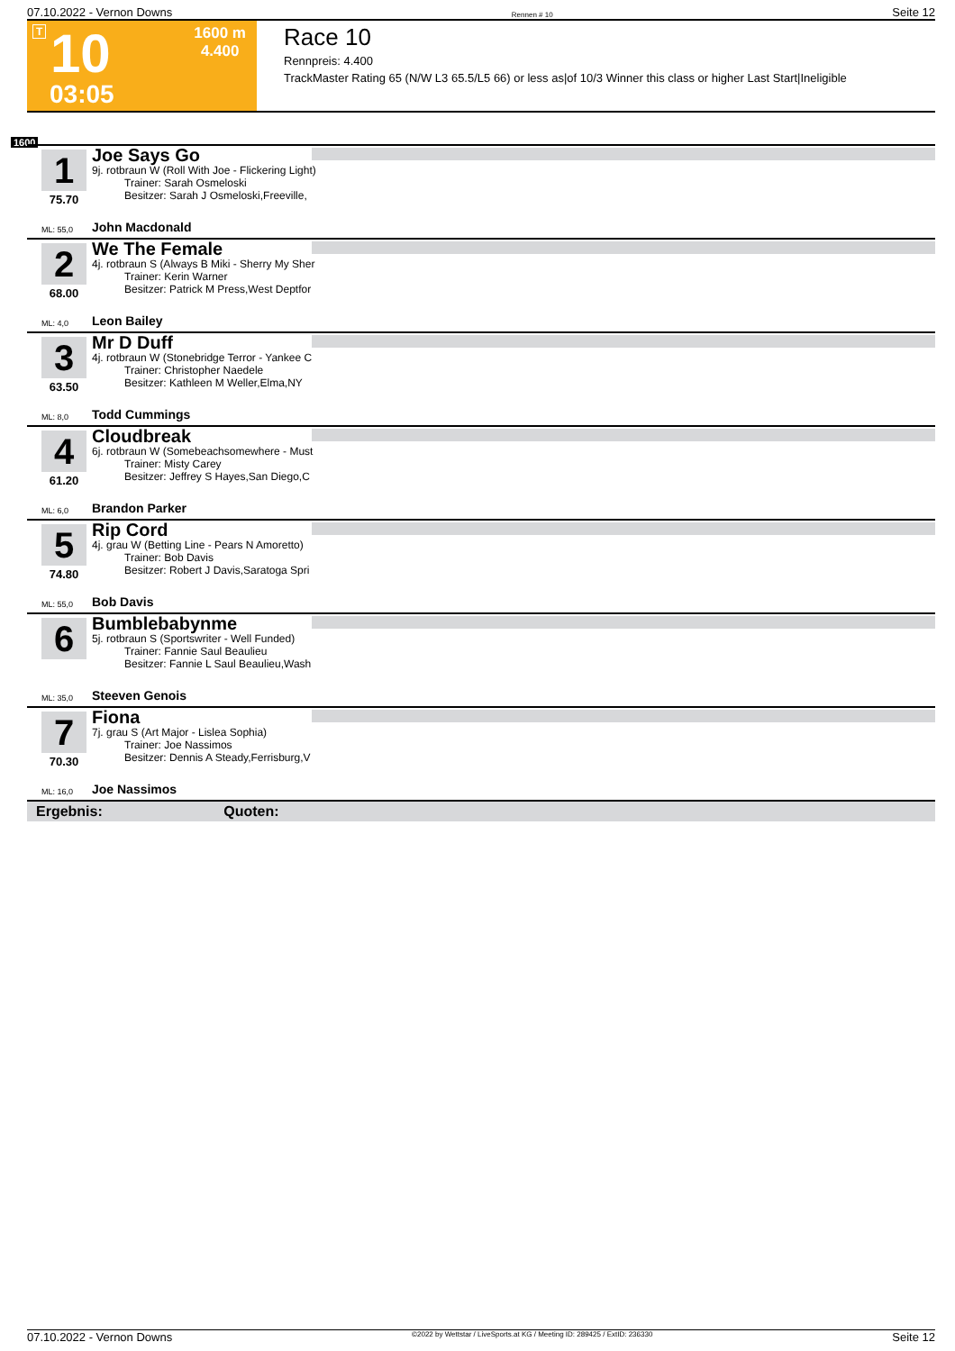07.10.2022 - Vernon Downs Rennen # 10 Seite 12
T 10
1600 m
4.400
03:05
Race 10
Rennpreis: 4.400
TrackMaster Rating 65 (N/W L3 65.5/L5 66) or less as|of 10/3 Winner this class or higher Last Start|Ineligible
1600
1
75.70
Joe Says Go
9j. rotbraun W (Roll With Joe - Flickering Light)
   Trainer: Sarah Osmeloski
   Besitzer: Sarah J Osmeloski,Freeville,
ML: 55,0 John Macdonald
2
68.00
We The Female
4j. rotbraun S (Always B Miki - Sherry My Sher
   Trainer: Kerin Warner
   Besitzer: Patrick M Press,West Deptfor
ML: 4,0 Leon Bailey
3
63.50
Mr D Duff
4j. rotbraun W (Stonebridge Terror - Yankee C
   Trainer: Christopher Naedele
   Besitzer: Kathleen M Weller,Elma,NY
ML: 8,0 Todd Cummings
4
61.20
Cloudbreak
6j. rotbraun W (Somebeachsomewhere - Must
   Trainer: Misty Carey
   Besitzer: Jeffrey S Hayes,San Diego,C
ML: 6,0 Brandon Parker
5
74.80
Rip Cord
4j. grau W (Betting Line - Pears N Amoretto)
   Trainer: Bob Davis
   Besitzer: Robert J Davis,Saratoga Spri
ML: 55,0 Bob Davis
6
Bumblebabynme
5j. rotbraun S (Sportswriter - Well Funded)
   Trainer: Fannie Saul Beaulieu
   Besitzer: Fannie L Saul Beaulieu,Wash
ML: 35,0 Steeven Genois
7
70.30
Fiona
7j. grau S (Art Major - Lislea Sophia)
   Trainer: Joe Nassimos
   Besitzer: Dennis A Steady,Ferrisburg,V
ML: 16,0 Joe Nassimos
Ergebnis: Quoten:
07.10.2022 - Vernon Downs ©2022 by Wettstar / LiveSports.at KG / Meeting ID: 289425 / ExtID: 236330 Seite 12